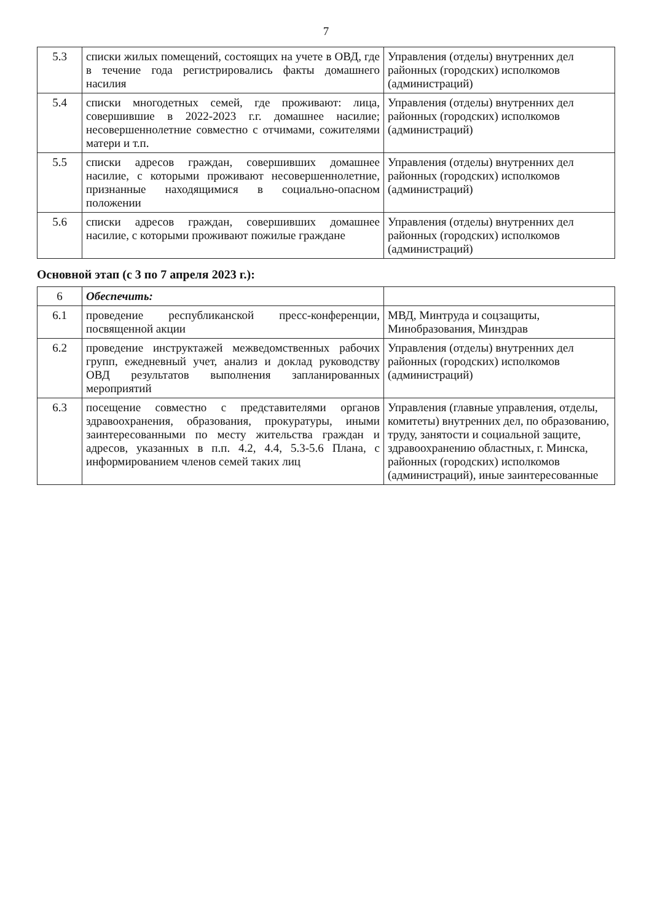7
| 5.3 | списки жилых помещений, состоящих на учете в ОВД, где в течение года регистрировались факты домашнего насилия | Управления (отделы) внутренних дел районных (городских) исполкомов (администраций) |
| 5.4 | списки многодетных семей, где проживают: лица, совершившие в 2022-2023 г.г. домашнее насилие; несовершеннолетние совместно с отчимами, сожителями матери и т.п. | Управления (отделы) внутренних дел районных (городских) исполкомов (администраций) |
| 5.5 | списки адресов граждан, совершивших домашнее насилие, с которыми проживают несовершеннолетние, признанные находящимися в социально-опасном положении | Управления (отделы) внутренних дел районных (городских) исполкомов (администраций) |
| 5.6 | списки адресов граждан, совершивших домашнее насилие, с которыми проживают пожилые граждане | Управления (отделы) внутренних дел районных (городских) исполкомов (администраций) |
Основной этап (с 3 по 7 апреля 2023 г.):
| 6 | Обеспечить: | |
| 6.1 | проведение республиканской пресс-конференции, посвященной акции | МВД, Минтруда и соцзащиты, Минобразования, Минздрав |
| 6.2 | проведение инструктажей межведомственных рабочих групп, ежедневный учет, анализ и доклад руководству ОВД результатов выполнения запланированных мероприятий | Управления (отделы) внутренних дел районных (городских) исполкомов (администраций) |
| 6.3 | посещение совместно с представителями органов здравоохранения, образования, прокуратуры, иными заинтересованными по месту жительства граждан и адресов, указанных в п.п. 4.2, 4.4, 5.3-5.6 Плана, с информированием членов семей таких лиц | Управления (главные управления, отделы, комитеты) внутренних дел, по образованию, труду, занятости и социальной защите, здравоохранению областных, г. Минска, районных (городских) исполкомов (администраций), иные заинтересованные |